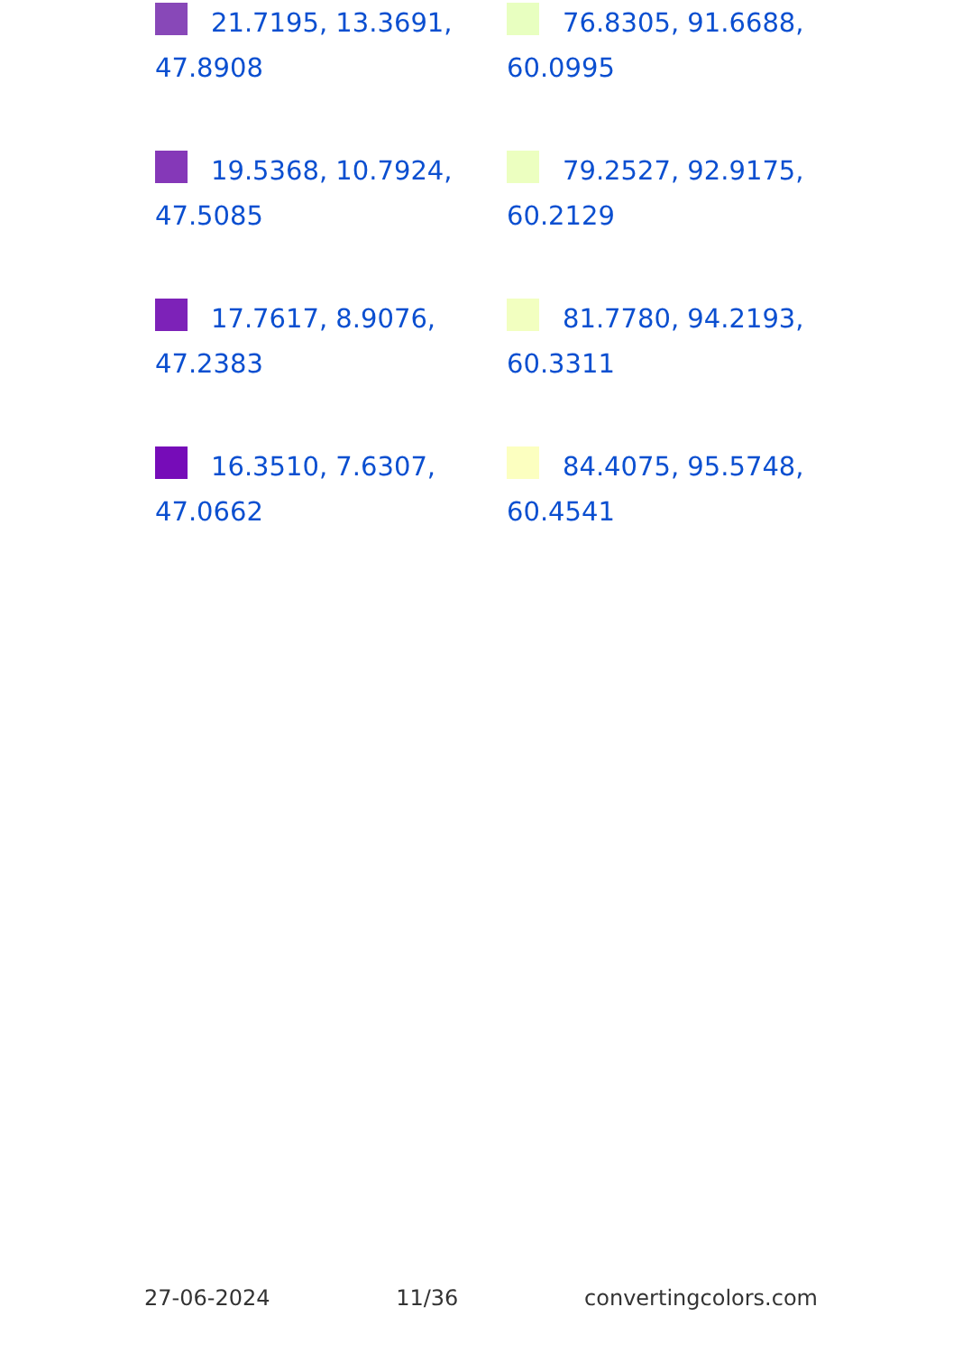21.7195, 13.3691,
47.8908
76.8305, 91.6688,
60.0995
19.5368, 10.7924,
47.5085
79.2527, 92.9175,
60.2129
17.7617, 8.9076,
47.2383
81.7780, 94.2193,
60.3311
16.3510, 7.6307,
47.0662
84.4075, 95.5748,
60.4541
27-06-2024 11/36 convertingcolors.com